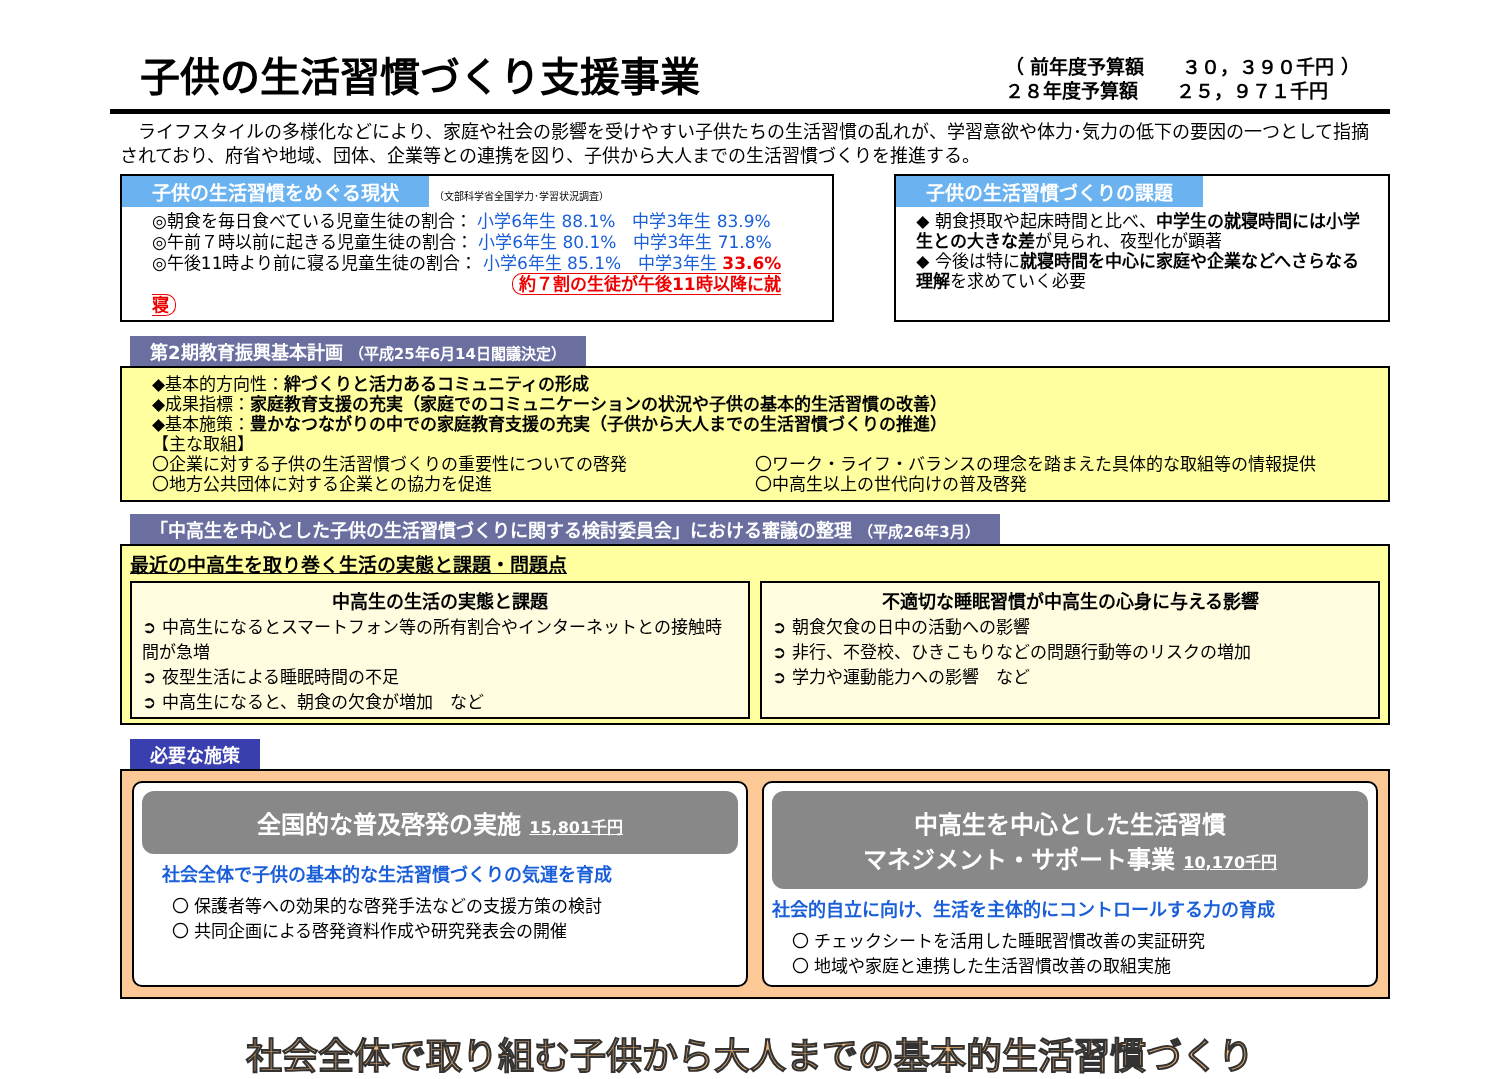子供の生活習慣づくり支援事業
（ 前年度予算額　　３０，３９０千円 ）
２８年度予算額　　２５，９７１千円
　ライフスタイルの多様化などにより、家庭や社会の影響を受けやすい子供たちの生活習慣の乱れが、学習意欲や体力･気力の低下の要因の一つとして指摘されており、府省や地域、団体、企業等との連携を図り、子供から大人までの生活習慣づくりを推進する。
子供の生活習慣をめぐる現状 （文部科学省全国学力･学習状況調査）
◎朝食を毎日食べている児童生徒の割合： 小学6年生 88.1%　中学3年生 83.9%
◎午前７時以前に起きる児童生徒の割合： 小学6年生 80.1%　中学3年生 71.8%
◎午後11時より前に寝る児童生徒の割合： 小学6年生 85.1%　中学3年生 33.6%
約７割の生徒が午後11時以降に就寝
子供の生活習慣づくりの課題
◆ 朝食摂取や起床時間と比べ、中学生の就寝時間には小学生との大きな差が見られ、夜型化が顕著
◆ 今後は特に就寝時間を中心に家庭や企業などへさらなる理解を求めていく必要
第2期教育振興基本計画 （平成25年6月14日閣議決定）
◆基本的方向性：絆づくりと活力あるコミュニティの形成
◆成果指標：家庭教育支援の充実（家庭でのコミュニケーションの状況や子供の基本的生活習慣の改善）
◆基本施策：豊かなつながりの中での家庭教育支援の充実（子供から大人までの生活習慣づくりの推進）
【主な取組】
〇企業に対する子供の生活習慣づくりの重要性についての啓発
〇地方公共団体に対する企業との協力を促進
〇ワーク・ライフ・バランスの理念を踏まえた具体的な取組等の情報提供
〇中高生以上の世代向けの普及啓発
「中高生を中心とした子供の生活習慣づくりに関する検討委員会」における審議の整理 （平成26年3月）
最近の中高生を取り巻く生活の実態と課題・問題点
中高生の生活の実態と課題
➲ 中高生になるとスマートフォン等の所有割合やインターネットとの接触時間が急増
➲ 夜型生活による睡眠時間の不足
➲ 中高生になると、朝食の欠食が増加　など
不適切な睡眠習慣が中高生の心身に与える影響
➲ 朝食欠食の日中の活動への影響
➲ 非行、不登校、ひきこもりなどの問題行動等のリスクの増加
➲ 学力や運動能力への影響　など
必要な施策
全国的な普及啓発の実施 15,801千円
社会全体で子供の基本的な生活習慣づくりの気運を育成
〇 保護者等への効果的な啓発手法などの支援方策の検討
〇 共同企画による啓発資料作成や研究発表会の開催
中高生を中心とした生活習慣
マネジメント・サポート事業 10,170千円
社会的自立に向け、生活を主体的にコントロールする力の育成
〇 チェックシートを活用した睡眠習慣改善の実証研究
〇 地域や家庭と連携した生活習慣改善の取組実施
社会全体で取り組む子供から大人までの基本的生活習慣づくり